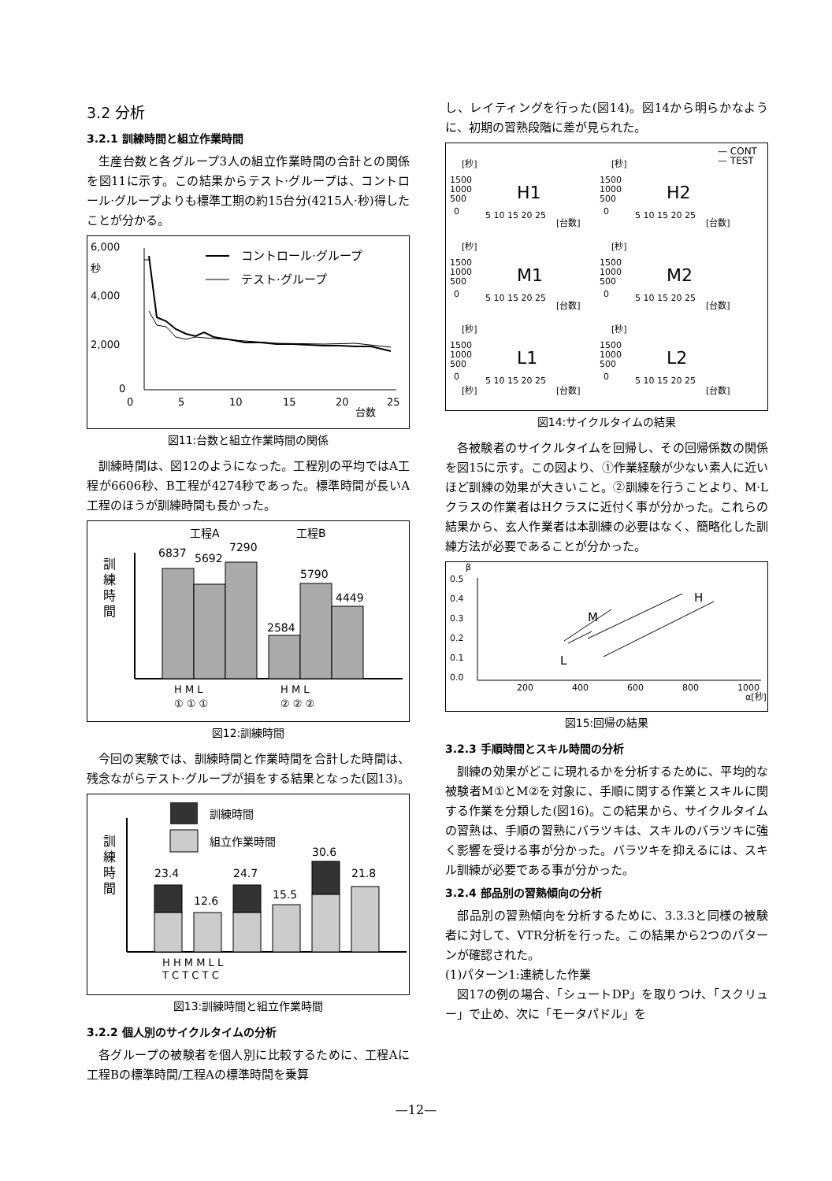3.2 分析
3.2.1 訓練時間と組立作業時間
生産台数と各グループ3人の組立作業時間の合計との関係を図11に示す。この結果からテスト·グループは、コントロール·グループよりも標準工期の約15台分(4215人·秒)得したことが分かる。
6,000
秒
4,000
2,000
0
コントロール·グループ
テスト·グループ
0
5
10
15
20
台数
25
図11:台数と組立作業時間の関係
訓練時間は、図12のようになった。工程別の平均ではA工程が6606秒、B工程が4274秒であった。標準時間が長いA工程のほうが訓練時間も長かった。
工程A
工程B
訓
練
時
間
6837
5692
7290
2584
5790
4449
H M L
H M L
① ① ①
② ② ②
図12:訓練時間
今回の実験では、訓練時間と作業時間を合計した時間は、残念ながらテスト·グループが損をする結果となった(図13)。
訓練時間
組立作業時間
訓
練
時
間
23.4
12.6
24.7
15.5
30.6
21.8
H H M M L L
T C T C T C
図13:訓練時間と組立作業時間
3.2.2 個人別のサイクルタイムの分析
各グループの被験者を個人別に比較するために、工程Aに工程Bの標準時間/工程Aの標準時間を乗算
し、レイティングを行った(図14)。図14から明らかなように、初期の習熟段階に差が見られた。
— CONT
— TEST
[秒]
1500
1000
500
0
5 10 15 20 25
[台数]
H1
[秒]
1500
1000
500
0
5 10 15 20 25
[台数]
H2
[秒]
1500
1000
500
0
5 10 15 20 25
[台数]
M1
[秒]
1500
1000
500
0
5 10 15 20 25
[台数]
M2
[秒]
1500
1000
500
0
5 10 15 20 25
[秒]
[台数]
L1
[秒]
1500
1000
500
0
5 10 15 20 25
[台数]
L2
図14:サイクルタイムの結果
各被験者のサイクルタイムを回帰し、その回帰係数の関係を図15に示す。この図より、①作業経験が少ない素人に近いほど訓練の効果が大きいこと。②訓練を行うことより、M·Lクラスの作業者はHクラスに近付く事が分かった。これらの結果から、玄人作業者は本訓練の必要はなく、簡略化した訓練方法が必要であることが分かった。
β
0.5
0.4
0.3
0.2
0.1
0.0
200
400
600
800
1000
α[秒]
H
M
L
図15:回帰の結果
3.2.3 手順時間とスキル時間の分析
訓練の効果がどこに現れるかを分析するために、平均的な被験者M①とM②を対象に、手順に関する作業とスキルに関する作業を分類した(図16)。この結果から、サイクルタイムの習熟は、手順の習熟にバラツキは、スキルのバラツキに強く影響を受ける事が分かった。バラツキを抑えるには、スキル訓練が必要である事が分かった。
3.2.4 部品別の習熟傾向の分析
部品別の習熟傾向を分析するために、3.3.3と同様の被験者に対して、VTR分析を行った。この結果から2つのパターンが確認された。
(1)パターン1:連続した作業
図17の例の場合、「シュートDP」を取りつけ、「スクリュー」で止め、次に「モータパドル」を
—12—